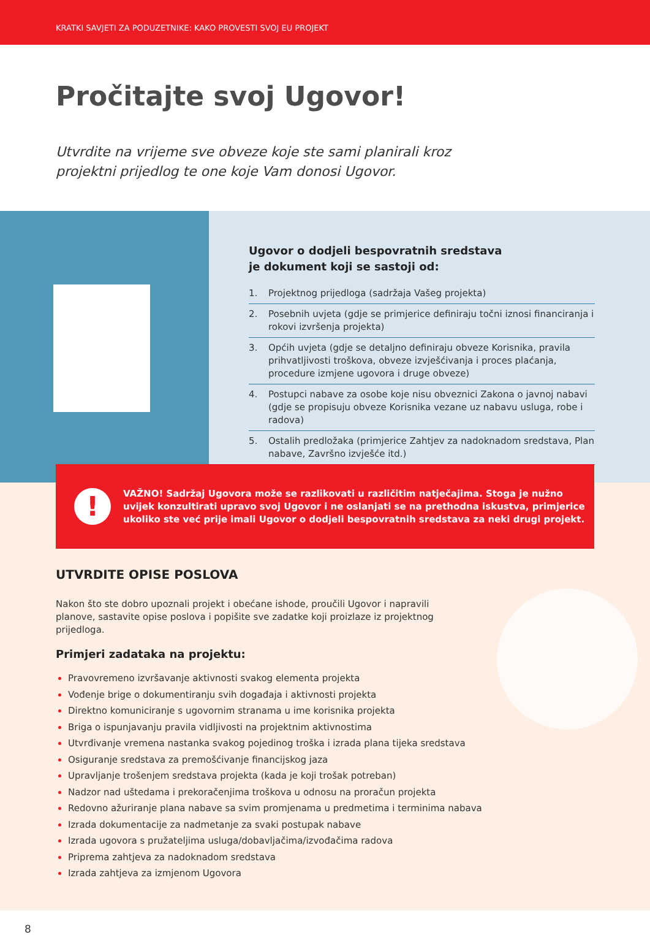KRATKI SAVJETI ZA PODUZETNIKE: KAKO PROVESTI SVOJ EU PROJEKT
Pročitajte svoj Ugovor!
Utvrdite na vrijeme sve obveze koje ste sami planirali kroz projektni prijedlog te one koje Vam donosi Ugovor.
Ugovor o dodjeli bespovratnih sredstava
je dokument koji se sastoji od:
1. Projektnog prijedloga (sadržaja Vašeg projekta)
2. Posebnih uvjeta (gdje se primjerice definiraju točni iznosi financiranja i rokovi izvršenja projekta)
3. Općih uvjeta (gdje se detaljno definiraju obveze Korisnika, pravila prihvatljivosti troškova, obveze izvješćivanja i proces plaćanja, procedure izmjene ugovora i druge obveze)
4. Postupci nabave za osobe koje nisu obveznici Zakona o javnoj nabavi (gdje se propisuju obveze Korisnika vezane uz nabavu usluga, robe i radova)
5. Ostalih predložaka (primjerice Zahtjev za nadoknadom sredstava, Plan nabave, Završno izvješće itd.)
!
VAŽNO! Sadržaj Ugovora može se razlikovati u različitim natječajima. Stoga je nužno uvijek konzultirati upravo svoj Ugovor i ne oslanjati se na prethodna iskustva, primjerice ukoliko ste već prije imali Ugovor o dodjeli bespovratnih sredstava za neki drugi projekt.
UTVRDITE OPISE POSLOVA
Nakon što ste dobro upoznali projekt i obećane ishode, proučili Ugovor i napravili planove, sastavite opise poslova i popišite sve zadatke koji proizlaze iz projektnog prijedloga.
Primjeri zadataka na projektu:
Pravovremeno izvršavanje aktivnosti svakog elementa projekta
Vođenje brige o dokumentiranju svih događaja i aktivnosti projekta
Direktno komuniciranje s ugovornim stranama u ime korisnika projekta
Briga o ispunjavanju pravila vidljivosti na projektnim aktivnostima
Utvrđivanje vremena nastanka svakog pojedinog troška i izrada plana tijeka sredstava
Osiguranje sredstava za premošćivanje financijskog jaza
Upravljanje trošenjem sredstava projekta (kada je koji trošak potreban)
Nadzor nad uštedama i prekoračenjima troškova u odnosu na proračun projekta
Redovno ažuriranje plana nabave sa svim promjenama u predmetima i terminima nabava
Izrada dokumentacije za nadmetanje za svaki postupak nabave
Izrada ugovora s pružateljima usluga/dobavljačima/izvođačima radova
Priprema zahtjeva za nadoknadom sredstava
Izrada zahtjeva za izmjenom Ugovora
8